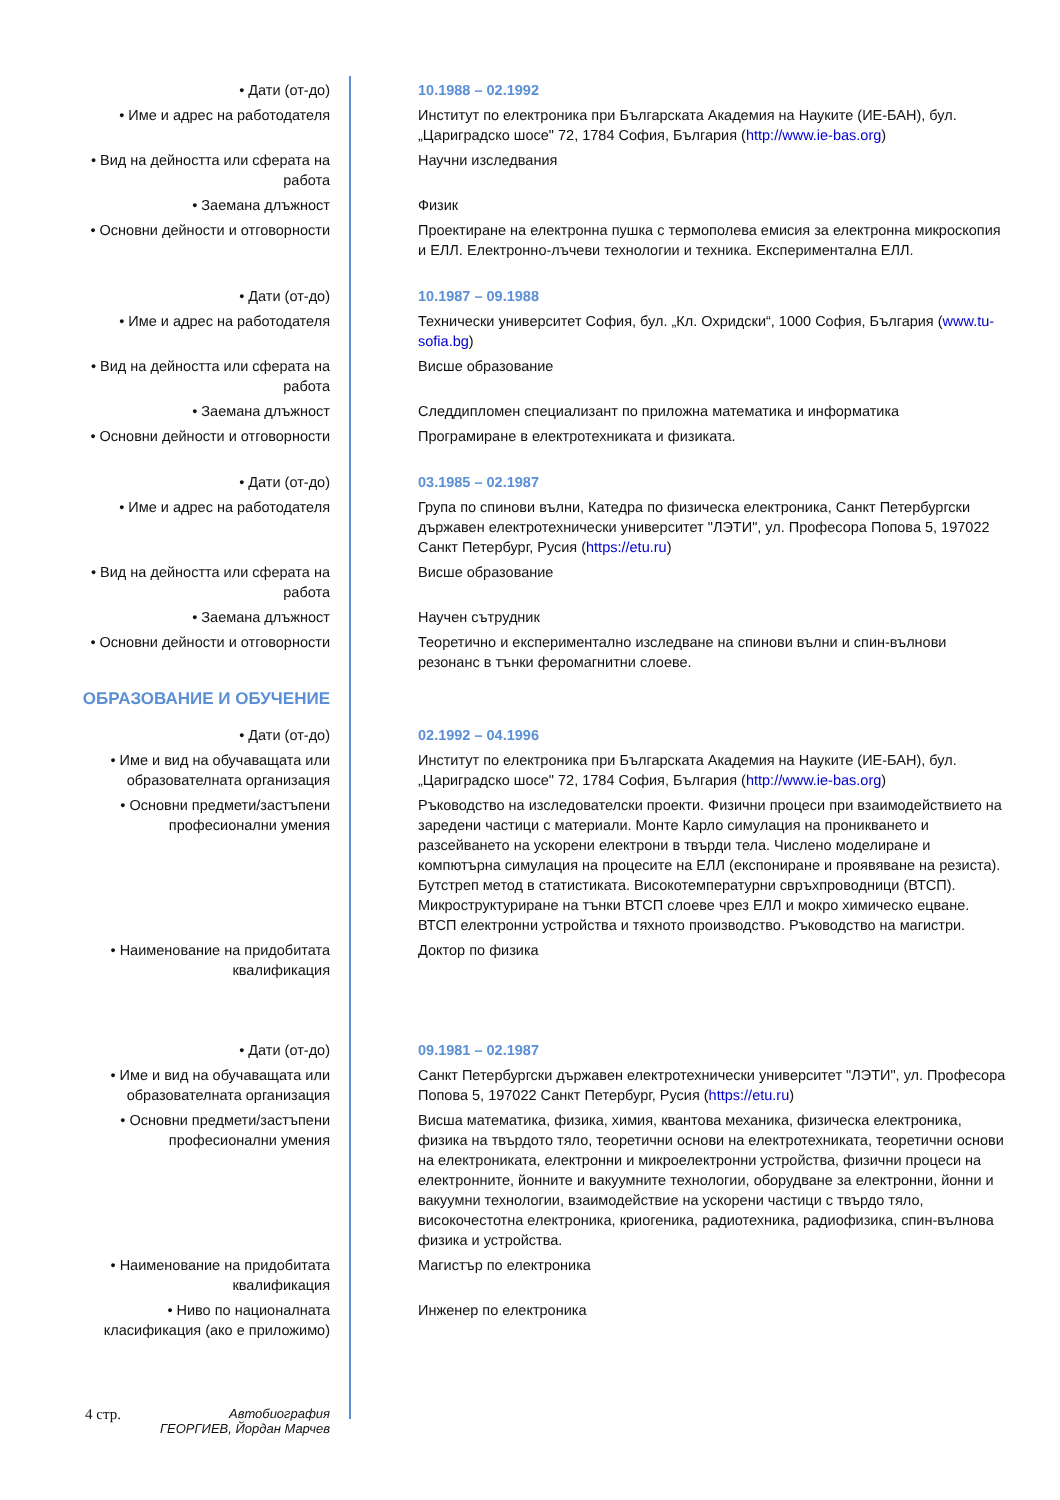| • Дати (от-до) | 10.1988 – 02.1992 |
| • Име и адрес на работодателя | Институт по електроника при Българската Академия на Науките (ИЕ-БАН), бул. „Цариградско шосе" 72, 1784 София, България ( http://www.ie-bas.org ) |
| • Вид на дейността или сферата на работа | Научни изследвания |
| • Заемана длъжност | Физик |
| • Основни дейности и отговорности | Проектиране на електронна пушка с термополева емисия за електронна микроскопия и ЕЛЛ. Електронно-лъчеви технологии и техника. Експериментална ЕЛЛ. |
| • Дати (от-до) | 10.1987 – 09.1988 |
| • Име и адрес на работодателя | Технически университет София, бул. „Кл. Охридски“, 1000 София, България ( www.tu-sofia.bg ) |
| • Вид на дейността или сферата на работа | Висше образование |
| • Заемана длъжност | Следдипломен специализант по приложна математика и информатика |
| • Основни дейности и отговорности | Програмиране в електротехниката и физиката. |
| • Дати (от-до) | 03.1985 – 02.1987 |
| • Име и адрес на работодателя | Група по спинови вълни, Катедра по физическа електроника, Санкт Петербургски държавен електротехнически университет "ЛЭТИ", ул. Професора Попова 5, 197022 Санкт Петербург, Русия ( https://etu.ru ) |
| • Вид на дейността или сферата на работа | Висше образование |
| • Заемана длъжност | Научен сътрудник |
| • Основни дейности и отговорности | Теоретично и експериментално изследване на спинови вълни и спин-вълнови резонанс в тънки феромагнитни слоеве. |
| ОБРАЗОВАНИЕ И ОБУЧЕНИЕ | |
| • Дати (от-до) | 02.1992 – 04.1996 |
| • Име и вид на обучаващата или образователната организация | Институт по електроника при Българската Академия на Науките (ИЕ-БАН), бул. „Цариградско шосе" 72, 1784 София, България ( http://www.ie-bas.org ) |
| • Основни предмети/застъпени професионални умения | Ръководство на изследователски проекти. Физични процеси при взаимодействието на заредени частици с материали. Монте Карло симулация на проникването и разсейването на ускорени електрони в твърди тела. Числено моделиране и компютърна симулация на процесите на ЕЛЛ (експониране и проявяване на резиста). Бутстреп метод в статистиката. Високотемпературни свръхпроводници (ВТСП). Микроструктуриране на тънки ВТСП слоеве чрез ЕЛЛ и мокро химическо ецване. ВТСП електронни устройства и тяхното производство. Ръководство на магистри. |
| • Наименование на придобитата квалификация | Доктор по физика |
| • Дати (от-до) | 09.1981 – 02.1987 |
| • Име и вид на обучаващата или образователната организация | Санкт Петербургски държавен електротехнически университет "ЛЭТИ", ул. Професора Попова 5, 197022 Санкт Петербург, Русия ( https://etu.ru ) |
| • Основни предмети/застъпени професионални умения | Висша математика, физика, химия, квантова механика, физическа електроника, физика на твърдото тяло, теоретични основи на електротехниката, теоретични основи на електрониката, електронни и микроелектронни устройства, физични процеси на електронните, йонните и вакуумните технологии, оборудване за електронни, йонни и вакуумни технологии, взаимодействие на ускорени частици с твърдо тяло, високочестотна електроника, криогеника, радиотехника, радиофизика, спин-вълнова физика и устройства. |
| • Наименование на придобитата квалификация | Магистър по електроника |
| • Ниво по националната класификация (ако е приложимо) | Инженер по електроника |
4 стр.
Автобиография
ГЕОРГИЕВ, Йордан Марчев